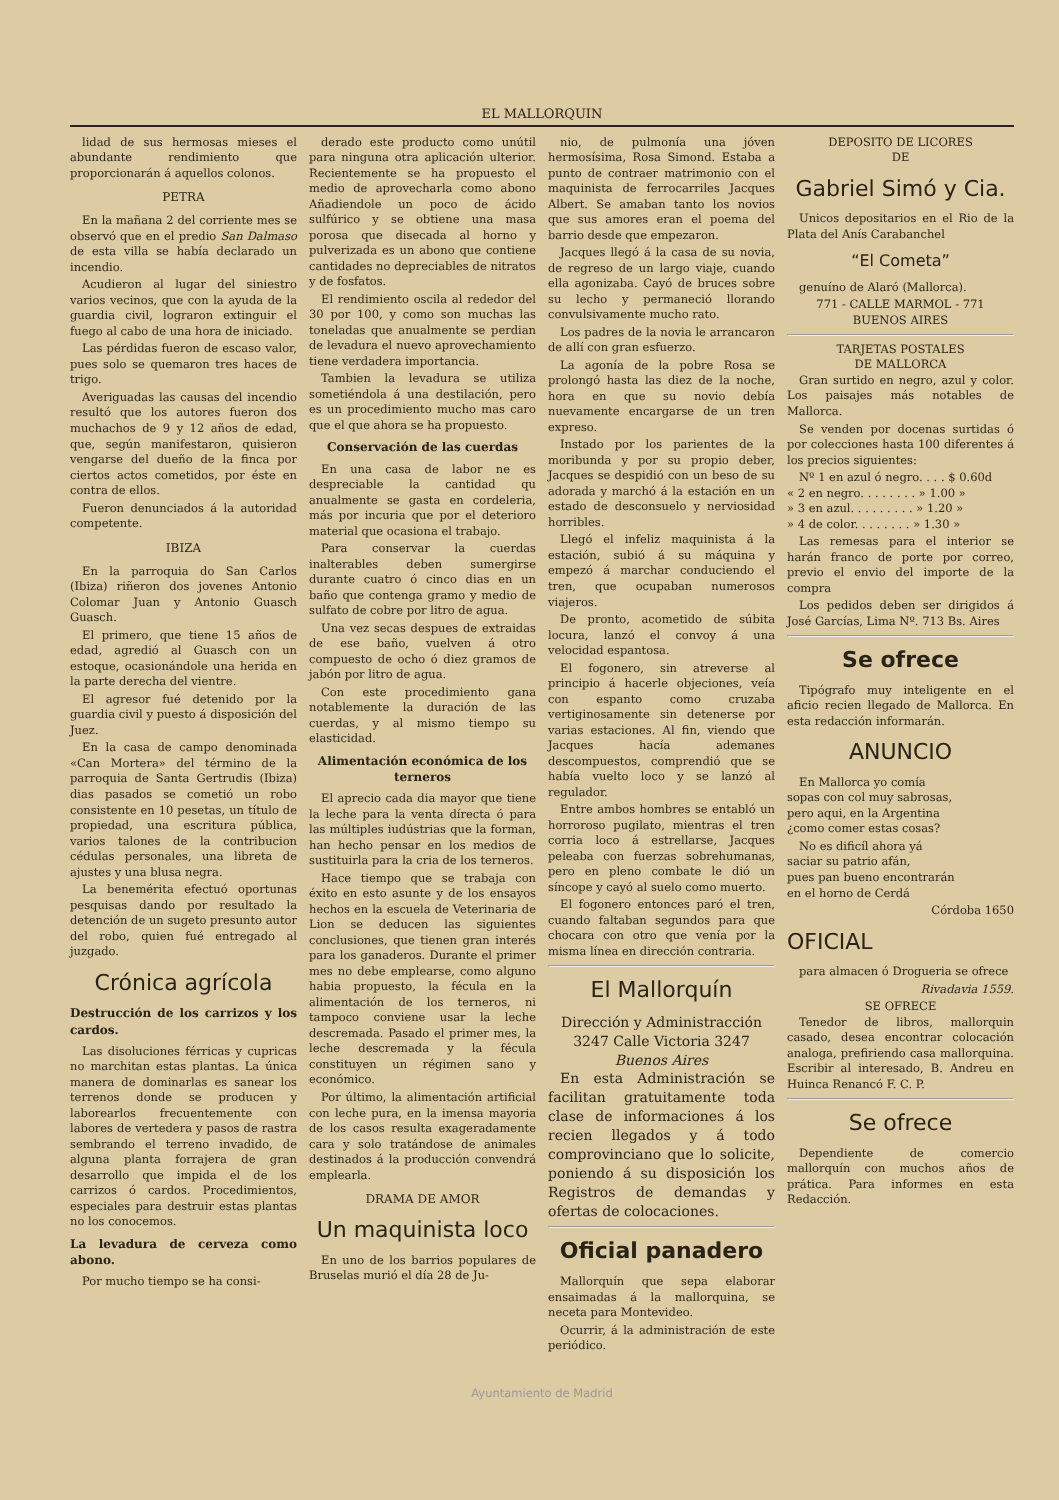EL MALLORQUIN
lidad de sus hermosas mieses el abundante rendimiento que proporcionarán á aquellos colonos.
PETRA
En la mañana 2 del corriente mes se observó que en el predio San Dalmaso de esta villa se había declarado un incendio.
Acudieron al lugar del siniestro varios vecinos, que con la ayuda de la guardia civil, lograron extinguir el fuego al cabo de una hora de iniciado.
Las pérdidas fueron de escaso valor, pues solo se quemaron tres haces de trigo.
Averiguadas las causas del incendio resultó que los autores fueron dos muchachos de 9 y 12 años de edad, que, según manifestaron, quisieron vengarse del dueño de la finca por ciertos actos cometidos, por éste en contra de ellos.
Fueron denunciados á la autoridad competente.
IBIZA
En la parroquia do San Carlos (Ibiza) riñeron dos jovenes Antonio Colomar Juan y Antonio Guasch Guasch.
El primero, que tiene 15 años de edad, agredió al Guasch con un estoque, ocasionándole una herida en la parte derecha del vientre.
El agresor fué detenido por la guardia civil y puesto á disposición del Juez.
En la casa de campo denominada «Can Mortera» del término de la parroquia de Santa Gertrudis (Ibiza) dias pasados se cometió un robo consistente en 10 pesetas, un título de propiedad, una escritura pública, varios talones de la contribucion cédulas personales, una libreta de ajustes y una blusa negra.
La benemérita efectuó oportunas pesquisas dando por resultado la detención de un sugeto presunto autor del robo, quien fué entregado al juzgado.
Crónica agrícola
Destrucción de los carrizos y los cardos.
Las disoluciones férricas y cupricas no marchitan estas plantas. La única manera de dominarlas es sanear los terrenos donde se producen y laborearlos frecuentemente con labores de vertedera y pasos de rastra sembrando el terreno invadido, de alguna planta forrajera de gran desarrollo que impida el de los carrizos ó cardos. Procedimientos, especiales para destruir estas plantas no los conocemos.
La levadura de cerveza como abono.
Por mucho tiempo se ha consi-
derado este producto como unútil para ninguna otra aplicación ulterior. Recientemente se ha propuesto el medio de aprovecharla como abono Añadiendole un poco de ácido sulfúrico y se obtiene una masa porosa que disecada al horno y pulverizada es un abono que contiene cantidades no depreciables de nitratos y de fosfatos.
El rendimiento oscila al rededor del 30 por 100, y como son muchas las toneladas que anualmente se perdian de levadura el nuevo aprovechamiento tiene verdadera importancia.
Tambien la levadura se utiliza sometiéndola á una destilación, pero es un procedimiento mucho mas caro que el que ahora se ha propuesto.
Conservación de las cuerdas
En una casa de labor ne es despreciable la cantidad qu anualmente se gasta en cordeleria, más por incuria que por el deterioro material que ocasiona el trabajo.
Para conservar la cuerdas inalterables deben sumergirse durante cuatro ó cinco dias en un baño que contenga gramo y medio de sulfato de cobre por litro de agua.
Una vez secas despues de extraidas de ese baño, vuelven á otro compuesto de ocho ó diez gramos de jabón por litro de agua.
Con este procedimiento gana notablemente la duración de las cuerdas, y al mismo tiempo su elasticidad.
Alimentación económica de los terneros
El aprecio cada dia mayor que tiene la leche para la venta dírecta ó para las múltiples iudústrias que la forman, han hecho pensar en los medios de sustituirla para la cria de los terneros.
Hace tiempo que se trabaja con éxito en esto asunte y de los ensayos hechos en la escuela de Veterinaria de Lion se deducen las siguientes conclusiones, que tienen gran interés para los ganaderos. Durante el primer mes no debe emplearse, como alguno habia propuesto, la fécula en la alimentación de los terneros, ni tampoco conviene usar la leche descremada. Pasado el primer mes, la leche descremada y la fécula constituyen un régimen sano y económico.
Por último, la alimentación artificial con leche pura, en la imensa mayoria de los casos resulta exageradamente cara y solo tratándose de animales destinados á la producción convendrá emplearla.
DRAMA DE AMOR
Un maquinista loco
En uno de los barrios populares de Bruselas murió el día 28 de Ju-
nio, de pulmonía una jóven hermosísima, Rosa Simond. Estaba a punto de contraer matrimonio con el maquinista de ferrocarriles Jacques Albert. Se amaban tanto los novios que sus amores eran el poema del barrio desde que empezaron.
Jacques llegó á la casa de su novia, de regreso de un largo viaje, cuando ella agonizaba. Cayó de bruces sobre su lecho y permaneció llorando convulsivamente mucho rato.
Los padres de la novia le arrancaron de allí con gran esfuerzo.
La agonía de la pobre Rosa se prolongó hasta las diez de la noche, hora en que su novio debía nuevamente encargarse de un tren expreso.
Instado por los parientes de la moribunda y por su propio deber, Jacques se despidió con un beso de su adorada y marchó á la estación en un estado de desconsuelo y nerviosidad horribles.
Llegó el infeliz maquinista á la estación, subió á su máquina y empezó á marchar conduciendo el tren, que ocupaban numerosos viajeros.
De pronto, acometido de súbita locura, lanzó el convoy á una velocidad espantosa.
El fogonero, sin atreverse al principio á hacerle objeciones, veía con espanto como cruzaba vertiginosamente sin detenerse por varias estaciones. Al fin, viendo que Jacques hacía ademanes descompuestos, comprendió que se había vuelto loco y se lanzó al regulador.
Entre ambos hombres se entabló un horroroso pugilato, mientras el tren corria loco á estrellarse, Jacques peleaba con fuerzas sobrehumanas, pero en pleno combate le dió un síncope y cayó al suelo como muerto.
El fogonero entonces paró el tren, cuando faltaban segundos para que chocara con otro que venía por la misma línea en dirección contraria.
El Mallorquín
Dirección y Administracción
3247 Calle Victoria 3247
Buenos Aires
En esta Administración se facilitan gratuitamente toda clase de informaciones á los recien llegados y á todo comprovinciano que lo solicite, poniendo á su disposición los Registros de demandas y ofertas de colocaciones.
Oficial panadero
Mallorquín que sepa elaborar ensaimadas á la mallorquina, se neceta para Montevideo.
Ocurrir, á la administración de este periódico.
DEPOSITO DE LICORES
DE
Gabriel Simó y Cia.
Unicos depositarios en el Rio de la Plata del Anís Carabanchel
“El Cometa”
genuíno de Alaró (Mallorca).
771 - CALLE MARMOL - 771
BUENOS AIRES
TARJETAS POSTALES
DE MALLORCA
Gran surtido en negro, azul y color. Los paisajes más notables de Mallorca.
Se venden por docenas surtidas ó por colecciones hasta 100 diferentes á los precios siguientes:
Nº 1 en azul ó negro. . . . $ 0.60d
« 2 en negro. . . . . . . . » 1.00 »
» 3 en azul. . . . . . . . . » 1.20 »
» 4 de color. . . . . . . . » 1.30 »
Las remesas para el interior se harán franco de porte por correo, previo el envio del importe de la compra
Los pedidos deben ser dirigidos á José Garcías, Lima Nº. 713 Bs. Aires
Se ofrece
Tipógrafo muy inteligente en el aficio recien llegado de Mallorca. En esta redacción informarán.
ANUNCIO
En Mallorca yo comía
sopas con col muy sabrosas,
pero aqui, en la Argentina
¿como comer estas cosas?
No es dificíl ahora yá
saciar su patrio afán,
pues pan bueno encontrarán
en el horno de Cerdá
Córdoba 1650
OFICIAL
para almacen ó Drogueria se ofrece
Rivadavia 1559.
SE OFRECE
Tenedor de libros, mallorquin casado, desea encontrar colocación analoga, prefiriendo casa mallorquina. Escribir al interesado, B. Andreu en Huinca Renancó F. C. P.
Se ofrece
Dependiente de comercio mallorquín con muchos años de prática. Para informes en esta Redacción.
Ayuntamiento de Madrid